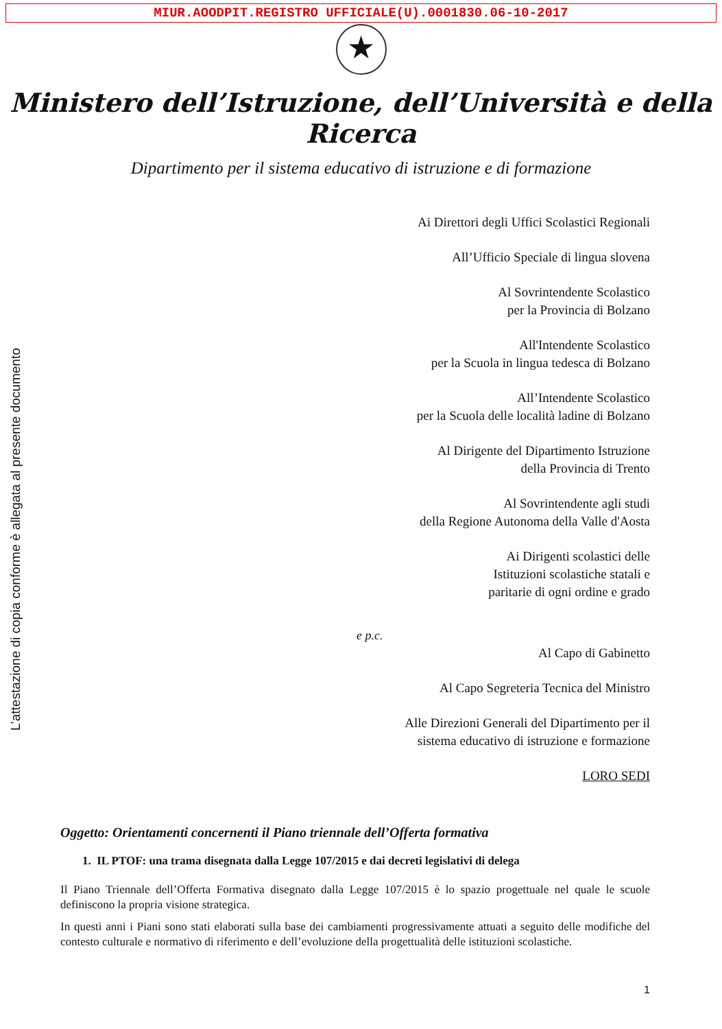MIUR.AOODPIT.REGISTRO UFFICIALE(U).0001830.06-10-2017
★
Ministero dell’Istruzione, dell’Università e della Ricerca
Dipartimento per il sistema educativo di istruzione e di formazione
L’attestazione di copia conforme è allegata al presente documento
Ai Direttori degli Uffici Scolastici Regionali
All’Ufficio Speciale di lingua slovena
Al Sovrintendente Scolastico
per la Provincia di Bolzano
All'Intendente Scolastico
per la Scuola in lingua tedesca di Bolzano
All’Intendente Scolastico
per la Scuola delle località ladine di Bolzano
Al Dirigente del Dipartimento Istruzione
della Provincia di Trento
Al Sovrintendente agli studi
della Regione Autonoma della Valle d'Aosta
Ai Dirigenti scolastici delle
Istituzioni scolastiche statali e
paritarie di ogni ordine e grado
e p.c.
Al Capo di Gabinetto
Al Capo Segreteria Tecnica del Ministro
Alle Direzioni Generali del Dipartimento per il
sistema educativo di istruzione e formazione
LORO SEDI
Oggetto: Orientamenti concernenti il Piano triennale dell’Offerta formativa
1. IL PTOF: una trama disegnata dalla Legge 107/2015 e dai decreti legislativi di delega
Il Piano Triennale dell’Offerta Formativa disegnato dalla Legge 107/2015 è lo spazio progettuale nel quale le scuole definiscono la propria visione strategica.
In questi anni i Piani sono stati elaborati sulla base dei cambiamenti progressivamente attuati a seguito delle modifiche del contesto culturale e normativo di riferimento e dell’evoluzione della progettualità delle istituzioni scolastiche.
1